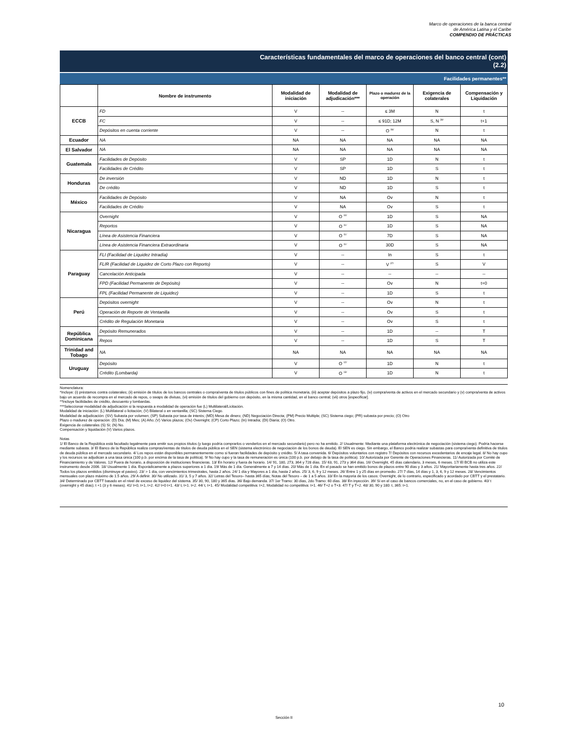Marco de operaciones de la banca central
de América Latina y el Caribe
COMPENDIO DE PRÁCTICAS
Características fundamentales del marco de operaciones del banco central (cont)
(2.2)
Facilidades permanentes**
| | Nombre de instrumento | Modalidad de iniciación | Modalidad de adjudicación*** | Plazo o madurez de la operación | Exigencia de colaterales | Compensación y Liquidación |
| --- | --- | --- | --- | --- | --- | --- |
| ECCB | FD | V | -- | ≤ 3M | N | t |
| | FC | V | -- | ≤ 91D; 12M | S, N <sup>39/</sup> | t+1 |
| | Depósitos en cuenta corriente | V | -- | O <sup>36/</sup> | N | t |
| Ecuador | NA | NA | NA | NA | NA | NA |
| El Salvador | NA | NA | NA | NA | NA | NA |
| Guatemala | Facilidades de Depósito | V | SP | 1D | N | t |
| | Facilidades de Crédito | V | SP | 1D | S | t |
| Honduras | De inversión | V | ND | 1D | N | t |
| | De crédito | V | ND | 1D | S | t |
| México | Facilidades de Depósito | V | NA | Ov | N | t |
| | Facilidades de Crédito | V | NA | Ov | S | t |
| Nicaragua | Overnight | V | O <sup>10/</sup> | 1D | S | NA |
| | Reportos | V | O <sup>11/</sup> | 1D | S | NA |
| | Línea de Asistencia Financiera | V | O <sup>11/</sup> | 7D | S | NA |
| | Línea de Asistencia Financiera Extraordinaria | V | O <sup>11/</sup> | 30D | S | NA |
| Paraguay | FLI (Facilidad de Liquidez Intradía) | V | -- | In | S | t |
| | FLIR (Facilidad de Liquidez de Corto Plazo con Reporto) | V | -- | V <sup>37/</sup> | S | V |
| | Cancelación Anticipada | V | -- | -- | -- | -- |
| | FPD (Facilidad Permanente de Depósito) | V | -- | Ov | N | t+0 |
| | FPL (Facilidad Permanente de Liquidez) | V | -- | 1D | S | t |
| Perú | Depósitos overnight | V | -- | Ov | N | t |
| | Operación de Reporte de Ventanilla | V | -- | Ov | S | t |
| | Crédito de Regulación Monetaria | V | -- | Ov | S | t |
| República Dominicana | Depósito Remunerados | V | -- | 1D | -- | T |
| | Repos | V | -- | 1D | S | T |
| Trinidad and Tobago | NA | NA | NA | NA | NA | NA |
| Uruguay | Depósito | V | O <sup>12/</sup> | 1D | N | t |
| | Crédito (Lombarda) | V | O <sup>13/</sup> | 1D | N | t |
Nomenclatura:
*Incluye: (i) préstamos contra colaterales; (ii) emisión de títulos de los bancos centrales o compra/venta de títulos públicos con fines de política monetaria, (iii) aceptar depósitos a plazo fijo, (iv) compra/venta de activos en el mercado secundario y (v) compra/venta de activos bajo un acuerdo de recompra en el mercado de repos, o swaps de divisas, (vi) emisión de títulos del gobierno con depósito, en la misma cantidad, en el banco central; (vii) otros [especificar].
**Incluye facilidades de crédito, descuento y lombardas.
***Seleccionar modalidad de adjudicación si la respuesta a modalidad de operación fue (L) Multilateral/Licitación.
Modalidad de iniciación: (L) Multilateral o licitación; (V) Bilateral o en ventanilla; (SC) Sistema Ciego.
Modalidad de adjudicación: (SV) Subasta por volumen; (SP) Subasta por tasa de interés; (MD) Mesa de dinero; (ND) Negociación Directa; (PM) Precio Multiple; (SC) Sistema ciego; (PR) subasta por precio; (O) Otro
Plazo o madurez de operación: (D) Día; (M) Mes; (A) Año; (V) Varios plazos; (Ov) Overnight; (CP) Corto Plazo; (In) Intradía; (DI) Diaria; (O) Otro.
Exigencia de colaterales (S) Sí; (N) No.
Compensación y liquidación (V) Varios plazos.
Notas
1/ El Banco de la República está facultado legalmente para emitir sus propios títulos (y luego podría comprarlos o venderlos en el mercado secundario) pero no ha emitido. 2/ Usualmente: Mediante una plataforma electrónica de negociación (sistema ciego). Podría hacerse mediante subasta. 3/ El Banco de la República realiza compras/ventas de títulos de deuda pública en el SEN (sistema electrónico de negociación de los bonos de deuda). El SEN es ciego. Sin embargo, el Banco podría realizar subastas para compra/venta definitiva de títulos de deuda pública en el mercado secundario. 4/ Los repos están disponibles permanentemente como si fueran facilidades de depósito y crédito. 5/ A tasa convenida. 6/ Depósitos voluntarios con registro 7/ Depósitos con recursos excedentarios de encaje legal. 8/ No hay cupo y los recursos se adjudican a una tasa única (100 p.b. por encima de la tasa de política). 9/ No hay cupo y la tasa de remuneración es única (100 p.b. por debajo de la tasa de política). 10/ Autorizada por Gerente de Operaciones Financieras. 11/ Autorizada por Comité de Financiamiento y de Valores. 12/ Fuera de horario, a disposición de instituciones financieras. 13/ En horario y fuera de horario. 14/ 91, 180, 273, 364 y 728 días. 15/ 63, 91, 273 y 364 días. 16/ Overnight, 45 días calendario, 3 meses, 6 meses. 17/ El BCB no utiliza este instrumento desde 2006. 18/ Usualmente 1 día. Esporádicamente a plazos superiores a 1 día. 19/ Más de 1 día. Generalmente a 7 y 14 días. 20/ Más de 1 día. En el pasado se han emitido bonos de plazos entre 90 días y 3 años. 21/ Mayoritariamente hasta tres años. 22/ Todos los plazos emitidos (disminuye el pasivo). 23/ > 1 día, con vencimientos trimestrales, hasta 2 años. 24/ 1 día y Mayores a 1 día, hasta 2 años. 25/ 3, 6, 9 y 12 meses. 26/ Entre 1 y 25 días en promedio. 27/ 7 días, 14 días y 1, 3, 6, 9 y 12 meses. 28/ Vencimientos mensuales con plazo máximo de 1.5 años. 29/ A definir. 30/ No utilizado. 31/ 3, 5 y 7 años. 32/ Letras del Tesoro– hasta 365 días; Notas del Tesoro – de 1 a 5 años. 33/ En la mayoria de los casos: Overnight, de lo contrario, especificado y acordado por CBTT y el prestatario. 34/ Determinado por CBTT basado en el nivel de exceso de liquidez del sistema. 35/ 30, 90, 180 y 365 días. 36/ Bajo demanda. 37/ 1er Tramo: 30 días, 2do Tramo: 60 días. 38/ En inyección. 39/ Sí en el caso de bancos comerciales, no, en el caso de gobierno. 40/ t (overnight y 45 días); t +1 (3 y 6 meses). 41/ t+0, t+1, t+2. 42/ t+0 t+1. 43/ t, t+1. t+2. 44/ t, t+1. 45/ Modalidad competitiva: t+2, Modalidad no competitiva: t+1. 46/ T+2 o T+3. 47/ T y T+2. 48/ 30, 90 y 180: t, 365: t+1.
10
Sección II